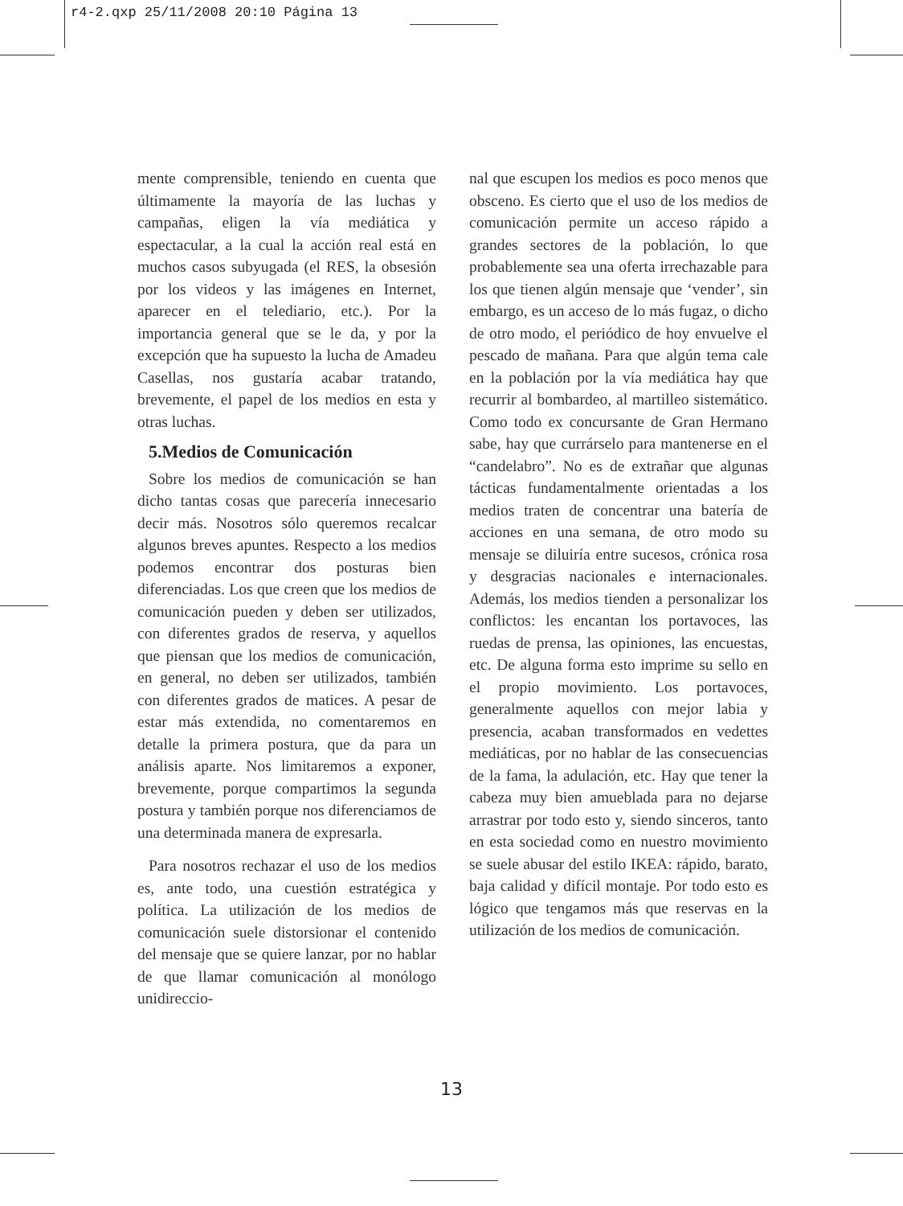r4-2.qxp 25/11/2008 20:10 Página 13
mente comprensible, teniendo en cuenta que últimamente la mayoría de las luchas y campañas, eligen la vía mediática y espectacular, a la cual la acción real está en muchos casos subyugada (el RES, la obsesión por los videos y las imágenes en Internet, aparecer en el telediario, etc.). Por la importancia general que se le da, y por la excepción que ha supuesto la lucha de Amadeu Casellas, nos gustaría acabar tratando, brevemente, el papel de los medios en esta y otras luchas.
5.Medios de Comunicación
Sobre los medios de comunicación se han dicho tantas cosas que parecería innecesario decir más. Nosotros sólo queremos recalcar algunos breves apuntes. Respecto a los medios podemos encontrar dos posturas bien diferenciadas. Los que creen que los medios de comunicación pueden y deben ser utilizados, con diferentes grados de reserva, y aquellos que piensan que los medios de comunicación, en general, no deben ser utilizados, también con diferentes grados de matices. A pesar de estar más extendida, no comentaremos en detalle la primera postura, que da para un análisis aparte. Nos limitaremos a exponer, brevemente, porque compartimos la segunda postura y también porque nos diferenciamos de una determinada manera de expresarla.
Para nosotros rechazar el uso de los medios es, ante todo, una cuestión estratégica y política. La utilización de los medios de comunicación suele distorsionar el contenido del mensaje que se quiere lanzar, por no hablar de que llamar comunicación al monólogo unidireccio-
nal que escupen los medios es poco menos que obsceno. Es cierto que el uso de los medios de comunicación permite un acceso rápido a grandes sectores de la población, lo que probablemente sea una oferta irrechazable para los que tienen algún mensaje que ‘vender’, sin embargo, es un acceso de lo más fugaz, o dicho de otro modo, el periódico de hoy envuelve el pescado de mañana. Para que algún tema cale en la población por la vía mediática hay que recurrir al bombardeo, al martilleo sistemático. Como todo ex concursante de Gran Hermano sabe, hay que currárselo para mantenerse en el “candelabro”. No es de extrañar que algunas tácticas fundamentalmente orientadas a los medios traten de concentrar una batería de acciones en una semana, de otro modo su mensaje se diluiría entre sucesos, crónica rosa y desgracias nacionales e internacionales. Además, los medios tienden a personalizar los conflictos: les encantan los portavoces, las ruedas de prensa, las opiniones, las encuestas, etc. De alguna forma esto imprime su sello en el propio movimiento. Los portavoces, generalmente aquellos con mejor labia y presencia, acaban transformados en vedettes mediáticas, por no hablar de las consecuencias de la fama, la adulación, etc. Hay que tener la cabeza muy bien amueblada para no dejarse arrastrar por todo esto y, siendo sinceros, tanto en esta sociedad como en nuestro movimiento se suele abusar del estilo IKEA: rápido, barato, baja calidad y difícil montaje. Por todo esto es lógico que tengamos más que reservas en la utilización de los medios de comunicación.
13